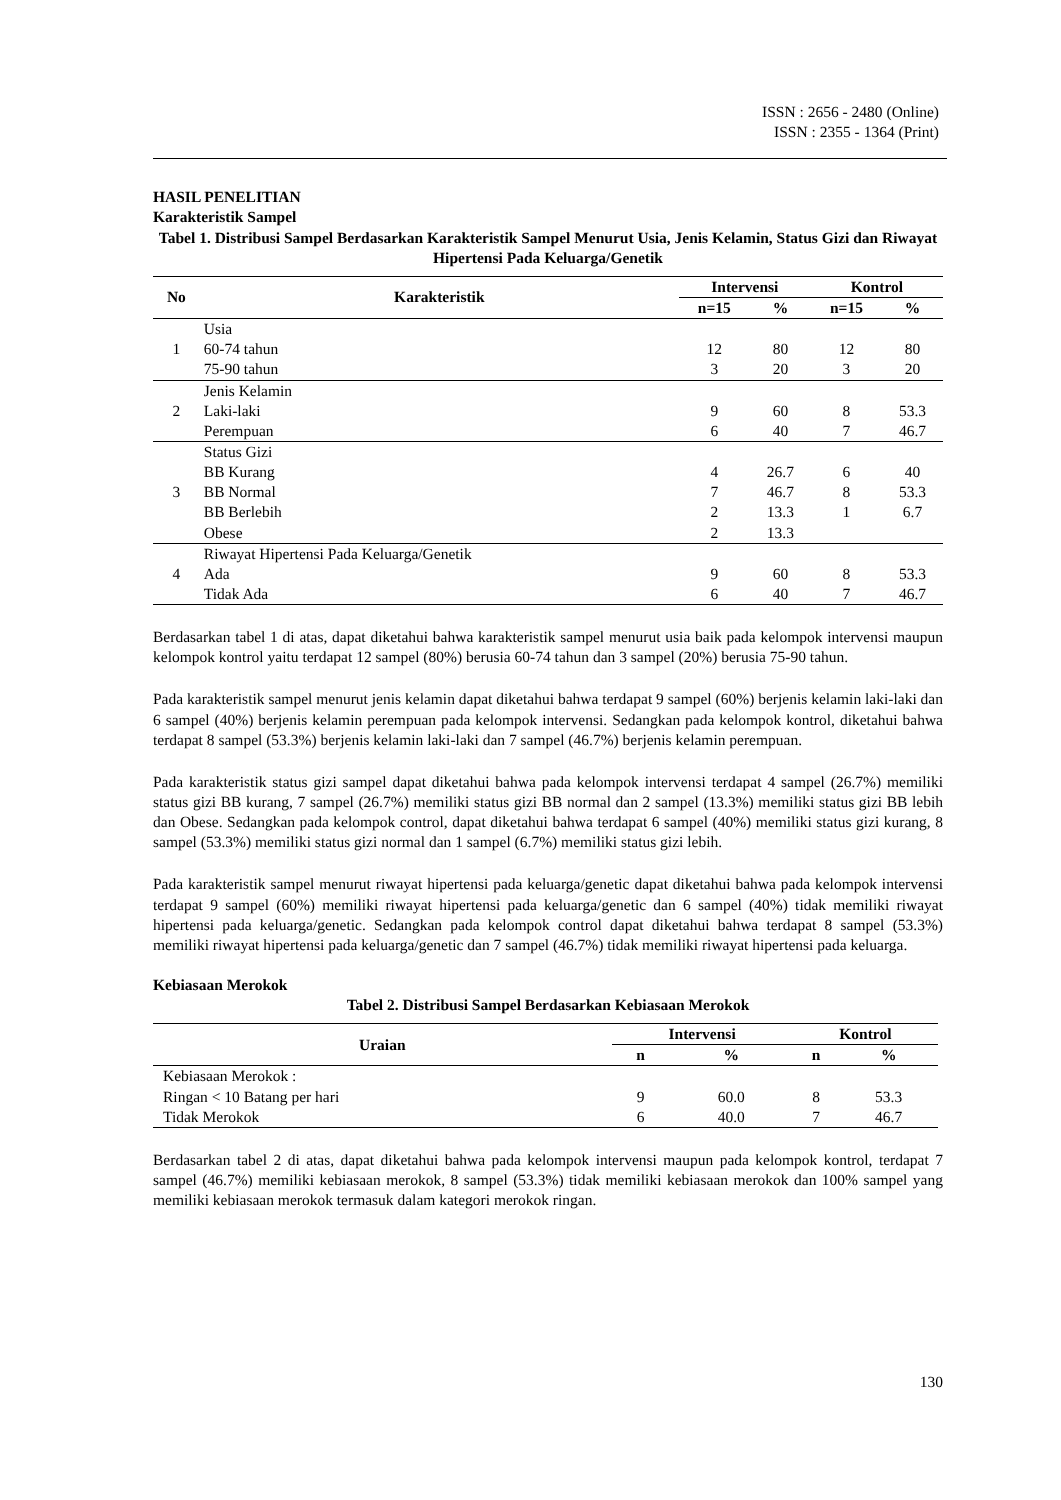ISSN : 2656 - 2480 (Online)
ISSN : 2355 - 1364 (Print)
HASIL PENELITIAN
Karakteristik Sampel
Tabel 1. Distribusi Sampel Berdasarkan Karakteristik Sampel Menurut Usia, Jenis Kelamin, Status Gizi dan Riwayat Hipertensi Pada Keluarga/Genetik
| No | Karakteristik | Intervensi | | Kontrol | |
| --- | --- | --- | --- | --- | --- |
| | | n=15 | % | n=15 | % |
| 1 | Usia | | | | |
| | 60-74 tahun | 12 | 80 | 12 | 80 |
| | 75-90 tahun | 3 | 20 | 3 | 20 |
| 2 | Jenis Kelamin | | | | |
| | Laki-laki | 9 | 60 | 8 | 53.3 |
| | Perempuan | 6 | 40 | 7 | 46.7 |
| 3 | Status Gizi | | | | |
| | BB Kurang | 4 | 26.7 | 6 | 40 |
| | BB Normal | 7 | 46.7 | 8 | 53.3 |
| | BB Berlebih | 2 | 13.3 | 1 | 6.7 |
| | Obese | 2 | 13.3 | | |
| 4 | Riwayat Hipertensi Pada Keluarga/Genetik | | | | |
| | Ada | 9 | 60 | 8 | 53.3 |
| | Tidak Ada | 6 | 40 | 7 | 46.7 |
Berdasarkan tabel 1 di atas, dapat diketahui bahwa karakteristik sampel menurut usia baik pada kelompok intervensi maupun kelompok kontrol yaitu terdapat 12 sampel (80%) berusia 60-74 tahun dan 3 sampel (20%) berusia 75-90 tahun.
Pada karakteristik sampel menurut jenis kelamin dapat diketahui bahwa terdapat 9 sampel (60%) berjenis kelamin laki-laki dan 6 sampel (40%) berjenis kelamin perempuan pada kelompok intervensi. Sedangkan pada kelompok kontrol, diketahui bahwa terdapat 8 sampel (53.3%) berjenis kelamin laki-laki dan 7 sampel (46.7%) berjenis kelamin perempuan.
Pada karakteristik status gizi sampel dapat diketahui bahwa pada kelompok intervensi terdapat 4 sampel (26.7%) memiliki status gizi BB kurang, 7 sampel (26.7%) memiliki status gizi BB normal dan 2 sampel (13.3%) memiliki status gizi BB lebih dan Obese. Sedangkan pada kelompok control, dapat diketahui bahwa terdapat 6 sampel (40%) memiliki status gizi kurang, 8 sampel (53.3%) memiliki status gizi normal dan 1 sampel (6.7%) memiliki status gizi lebih.
Pada karakteristik sampel menurut riwayat hipertensi pada keluarga/genetic dapat diketahui bahwa pada kelompok intervensi terdapat 9 sampel (60%) memiliki riwayat hipertensi pada keluarga/genetic dan 6 sampel (40%) tidak memiliki riwayat hipertensi pada keluarga/genetic. Sedangkan pada kelompok control dapat diketahui bahwa terdapat 8 sampel (53.3%) memiliki riwayat hipertensi pada keluarga/genetic dan 7 sampel (46.7%) tidak memiliki riwayat hipertensi pada keluarga.
Kebiasaan Merokok
Tabel 2. Distribusi Sampel Berdasarkan Kebiasaan Merokok
| Uraian | Intervensi | | Kontrol | |
| --- | --- | --- | --- | --- |
| | n | % | n | % |
| Kebiasaan Merokok : | | | | |
| Ringan < 10 Batang per hari | 9 | 60.0 | 8 | 53.3 |
| Tidak Merokok | 6 | 40.0 | 7 | 46.7 |
Berdasarkan tabel 2 di atas, dapat diketahui bahwa pada kelompok intervensi maupun pada kelompok kontrol, terdapat 7 sampel (46.7%) memiliki kebiasaan merokok, 8 sampel (53.3%) tidak memiliki kebiasaan merokok dan 100% sampel yang memiliki kebiasaan merokok termasuk dalam kategori merokok ringan.
130